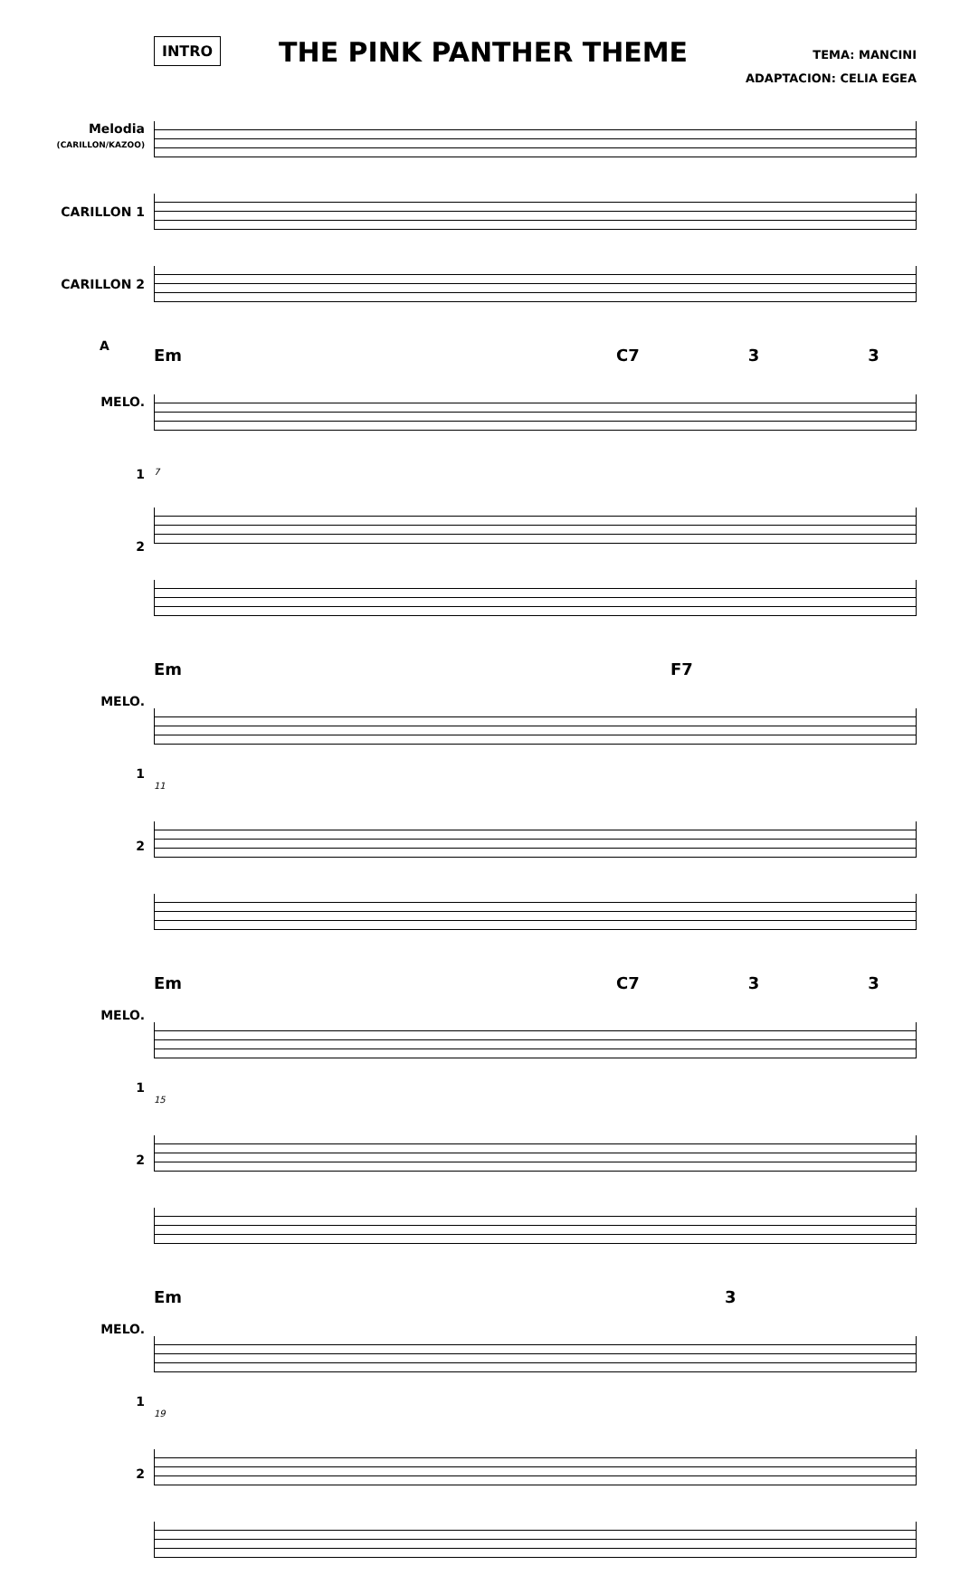INTRO
THE PINK PANTHER THEME
TEMA: MANCINI
ADAPTACION: CELIA EGEA
Melodia
(CARILLON/KAZOO)
CARILLON 1
CARILLON 2
A
MELO.
1
2
Em C7 3 3
7
MELO.
1
2
Em F7
11
MELO.
1
2
Em C7 3 3
15
MELO.
1
2
Em 3
19